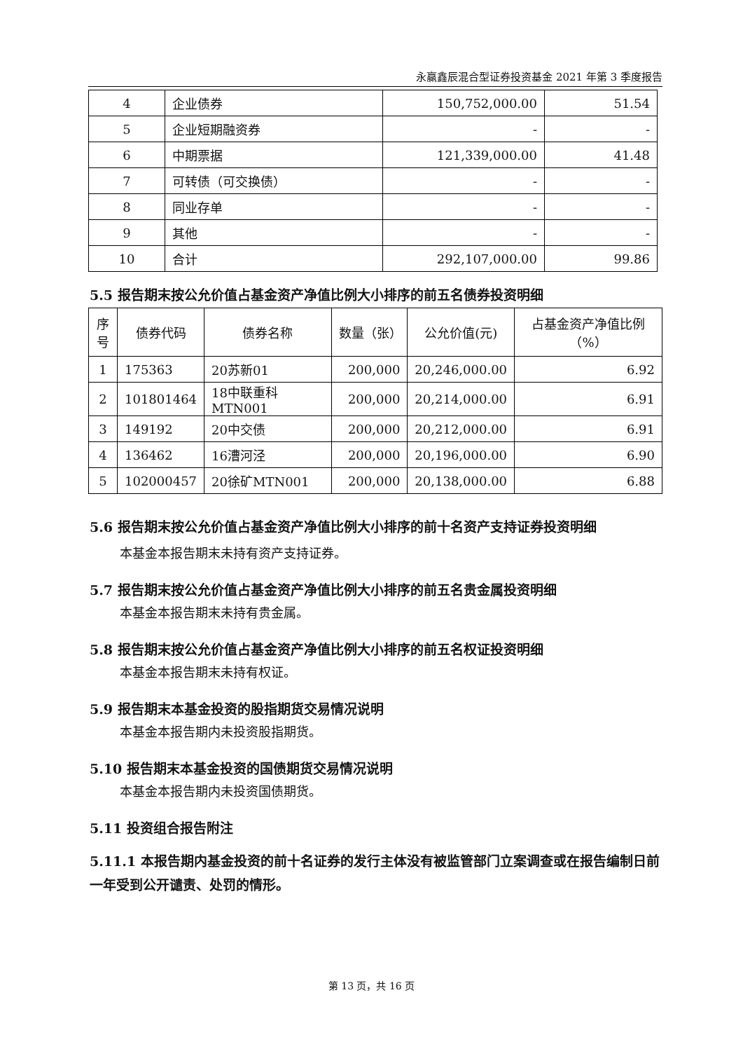永赢鑫辰混合型证券投资基金 2021 年第 3 季度报告
| 4 | 企业债券 | 150,752,000.00 | 51.54 |
| 5 | 企业短期融资券 | - | - |
| 6 | 中期票据 | 121,339,000.00 | 41.48 |
| 7 | 可转债（可交换债） | - | - |
| 8 | 同业存单 | - | - |
| 9 | 其他 | - | - |
| 10 | 合计 | 292,107,000.00 | 99.86 |
5.5 报告期末按公允价值占基金资产净值比例大小排序的前五名债券投资明细
| 序号 | 债券代码 | 债券名称 | 数量（张） | 公允价值(元) | 占基金资产净值比例（%） |
| --- | --- | --- | --- | --- | --- |
| 1 | 175363 | 20苏新01 | 200,000 | 20,246,000.00 | 6.92 |
| 2 | 101801464 | 18中联重科MTN001 | 200,000 | 20,214,000.00 | 6.91 |
| 3 | 149192 | 20中交债 | 200,000 | 20,212,000.00 | 6.91 |
| 4 | 136462 | 16漕河泾 | 200,000 | 20,196,000.00 | 6.90 |
| 5 | 102000457 | 20徐矿MTN001 | 200,000 | 20,138,000.00 | 6.88 |
5.6 报告期末按公允价值占基金资产净值比例大小排序的前十名资产支持证券投资明细
本基金本报告期末未持有资产支持证券。
5.7 报告期末按公允价值占基金资产净值比例大小排序的前五名贵金属投资明细
本基金本报告期末未持有贵金属。
5.8 报告期末按公允价值占基金资产净值比例大小排序的前五名权证投资明细
本基金本报告期末未持有权证。
5.9 报告期末本基金投资的股指期货交易情况说明
本基金本报告期内未投资股指期货。
5.10 报告期末本基金投资的国债期货交易情况说明
本基金本报告期内未投资国债期货。
5.11 投资组合报告附注
5.11.1 本报告期内基金投资的前十名证券的发行主体没有被监管部门立案调查或在报告编制日前一年受到公开谴责、处罚的情形。
第 13 页，共 16 页